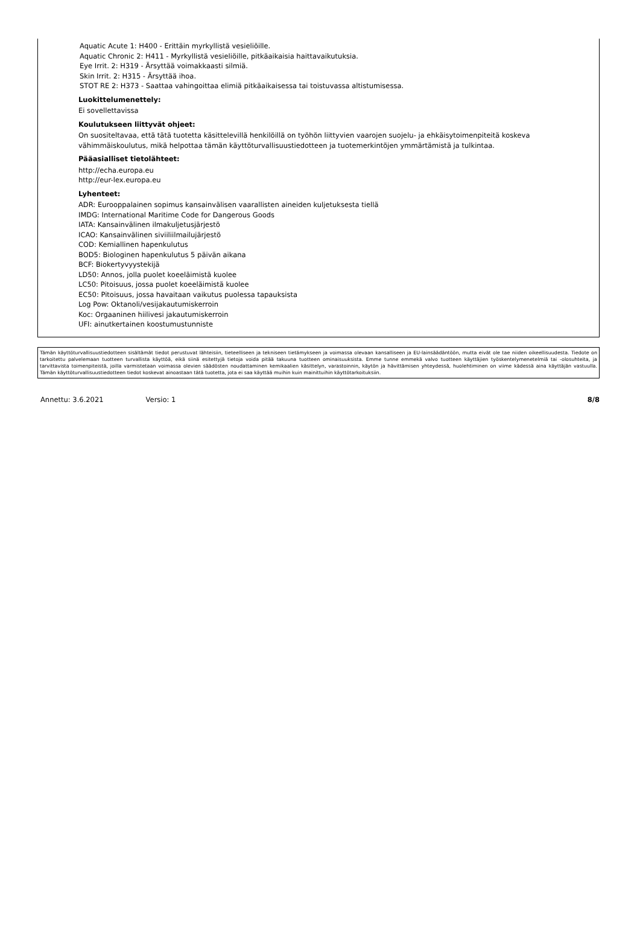Aquatic Acute 1: H400 - Erittäin myrkyllistä vesieliöille.
Aquatic Chronic 2: H411 - Myrkyllistä vesieliöille, pitkäaikaisia haittavaikutuksia.
Eye Irrit. 2: H319 - Ärsyttää voimakkaasti silmiä.
Skin Irrit. 2: H315 - Ärsyttää ihoa.
STOT RE 2: H373 - Saattaa vahingoittaa elimiä pitkäaikaisessa tai toistuvassa altistumisessa.
Luokittelumenettely:
Ei sovellettavissa
Koulutukseen liittyvät ohjeet:
On suositeltavaa, että tätä tuotetta käsittelevillä henkilöillä on työhön liittyvien vaarojen suojelu- ja ehkäisytoimenpiteitä koskeva vähimmäiskoulutus, mikä helpottaa tämän käyttöturvallisuustiedotteen ja tuotemerkintöjen ymmärtämistä ja tulkintaa.
Pääasialliset tietolähteet:
http://echa.europa.eu
http://eur-lex.europa.eu
Lyhenteet:
ADR: Eurooppalainen sopimus kansainvälisen vaarallisten aineiden kuljetuksesta tiellä
IMDG: International Maritime Code for Dangerous Goods
IATA: Kansainvälinen ilmakuljetusjärjestö
ICAO: Kansainvälinen siviiliilmailujärjestö
COD: Kemiallinen hapenkulutus
BOD5: Biologinen hapenkulutus 5 päivän aikana
BCF: Biokertyvyystekijä
LD50: Annos, jolla puolet koeeläimistä kuolee
LC50: Pitoisuus, jossa puolet koeeläimistä kuolee
EC50: Pitoisuus, jossa havaitaan vaikutus puolessa tapauksista
Log Pow: Oktanoli/vesijakautumiskerroin
Koc: Orgaaninen hiilivesi jakautumiskerroin
UFI: ainutkertainen koostumustunniste
Tämän käyttöturvallisuustiedotteen sisältämät tiedot perustuvat lähteisiin, tieteelliseen ja tekniseen tietämykseen ja voimassa olevaan kansalliseen ja EU-lainsäädäntöön, mutta eivät ole tae niiden oikeellisuudesta. Tiedote on tarkoitettu palvelemaan tuotteen turvallista käyttöä, eikä siinä esitettyjä tietoja voida pitää takuuna tuotteen ominaisuuksista. Emme tunne emmekä valvo tuotteen käyttäjien työskentelymenetelmiä tai -olosuhteita, ja tarvittavista toimenpiteistä, joilla varmistetaan voimassa olevien säädösten noudattaminen kemikaalien käsittelyn, varastoinnin, käytön ja hävittämisen yhteydessä, huolehtiminen on viime kädessä aina käyttäjän vastuulla. Tämän käyttöturvallisuustiedotteen tiedot koskevat ainoastaan tätä tuotetta, jota ei saa käyttää muihin kuin mainittuihin käyttötarkoituksiin.
Annettu: 3.6.2021 Versio: 1 8/8